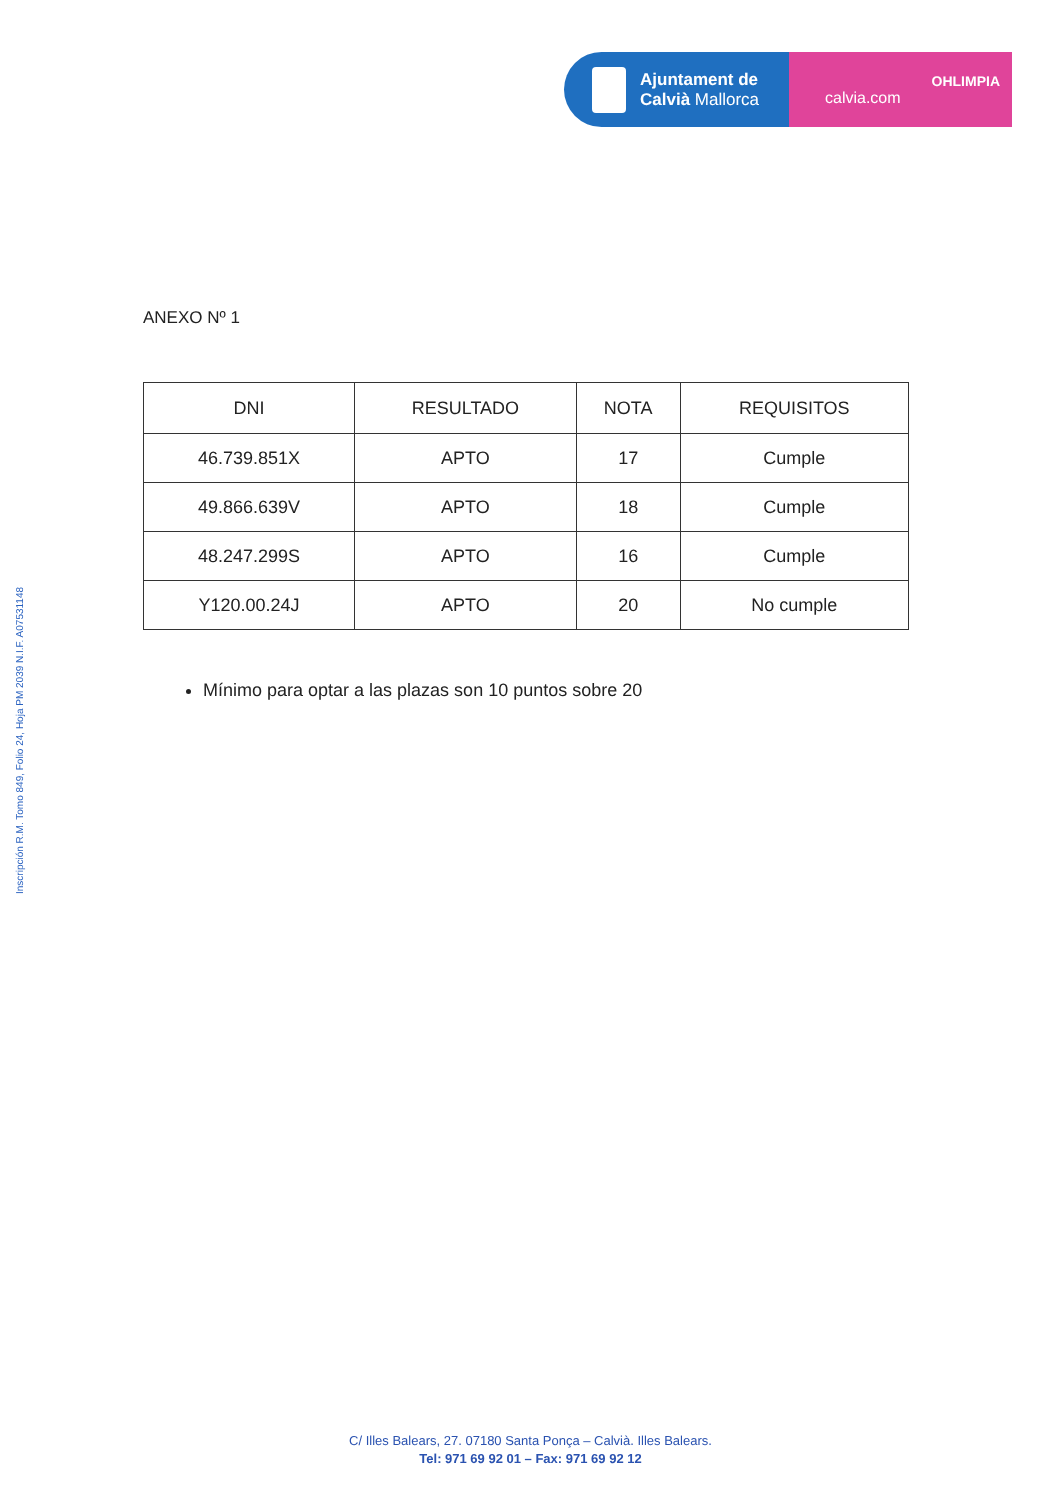Ajuntament de
Calvià Mallorca
OHLIMPIA
calvia.com
Inscripción R.M. Tomo 849, Folio 24, Hoja PM 2039 N.I.F. A07531148
ANEXO Nº 1
| DNI | RESULTADO | NOTA | REQUISITOS |
| --- | --- | --- | --- |
| 46.739.851X | APTO | 17 | Cumple |
| 49.866.639V | APTO | 18 | Cumple |
| 48.247.299S | APTO | 16 | Cumple |
| Y120.00.24J | APTO | 20 | No cumple |
Mínimo para optar a las plazas son 10 puntos sobre 20
C/ Illes Balears, 27. 07180 Santa Ponça – Calvià. Illes Balears.
Tel: 971 69 92 01 – Fax: 971 69 92 12